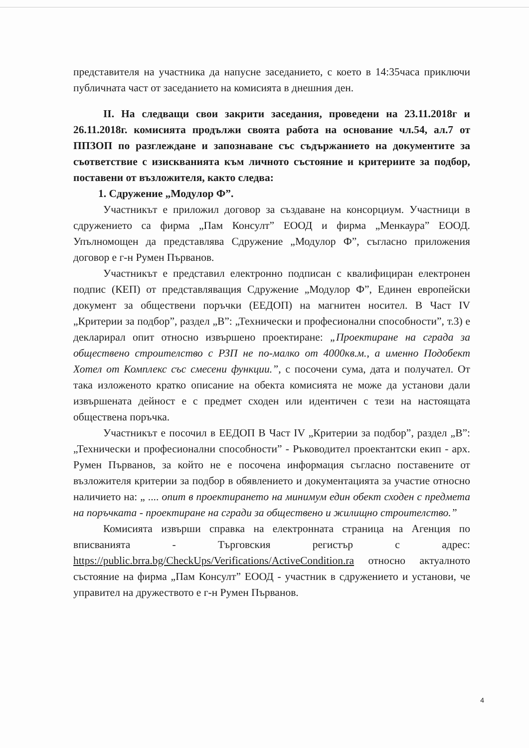представителя на участника да напусне заседанието, с което в 14:35часа приключи публичната част от заседанието на комисията в днешния ден.
II. На следващи свои закрити заседания, проведени на 23.11.2018г и 26.11.2018г. комисията продължи своята работа на основание чл.54, ал.7 от ППЗОП по разглеждане и запознаване със съдържанието на документите за съответствие с изискванията към личното състояние и критериите за подбор, поставени от възложителя, както следва:
1. Сдружение „Модулор Ф”.
Участникът е приложил договор за създаване на консорциум. Участници в сдружението са фирма „Пам Консулт” ЕООД и фирма „Менкаура” ЕООД. Упълномощен да представлява Сдружение „Модулор Ф”, съгласно приложения договор е г-н Румен Първанов.
Участникът е представил електронно подписан с квалифициран електронен подпис (КЕП) от представляващия Сдружение „Модулор Ф”, Единен европейски документ за обществени поръчки (ЕЕДОП) на магнитен носител. В Част IV „Критерии за подбор”, раздел „В”: „Технически и професионални способности”, т.3) е декларирал опит относно извършено проектиране: „Проектиране на сграда за обществено строителство с РЗП не по-малко от 4000кв.м., а именно Подобект Хотел от Комплекс със смесени функции.”, с посочени сума, дата и получател. От така изложеното кратко описание на обекта комисията не може да установи дали извършената дейност е с предмет сходен или идентичен с тези на настоящата обществена поръчка.
Участникът е посочил в ЕЕДОП В Част IV „Критерии за подбор”, раздел „В”: „Технически и професионални способности” - Ръководител проектантски екип - арх. Румен Първанов, за който не е посочена информация съгласно поставените от възложителя критерии за подбор в обявлението и документацията за участие относно наличието на: „ .... опит в проектирането на минимум един обект сходен с предмета на поръчката - проектиране на сгради за обществено и жилищно строителство.”
Комисията извърши справка на електронната страница на Агенция по вписванията - Търговския регистър с адрес: https://public.brra.bg/CheckUps/Verifications/ActiveCondition.ra относно актуалното състояние на фирма „Пам Консулт” ЕООД - участник в сдружението и установи, че управител на дружеството е г-н Румен Първанов.
4